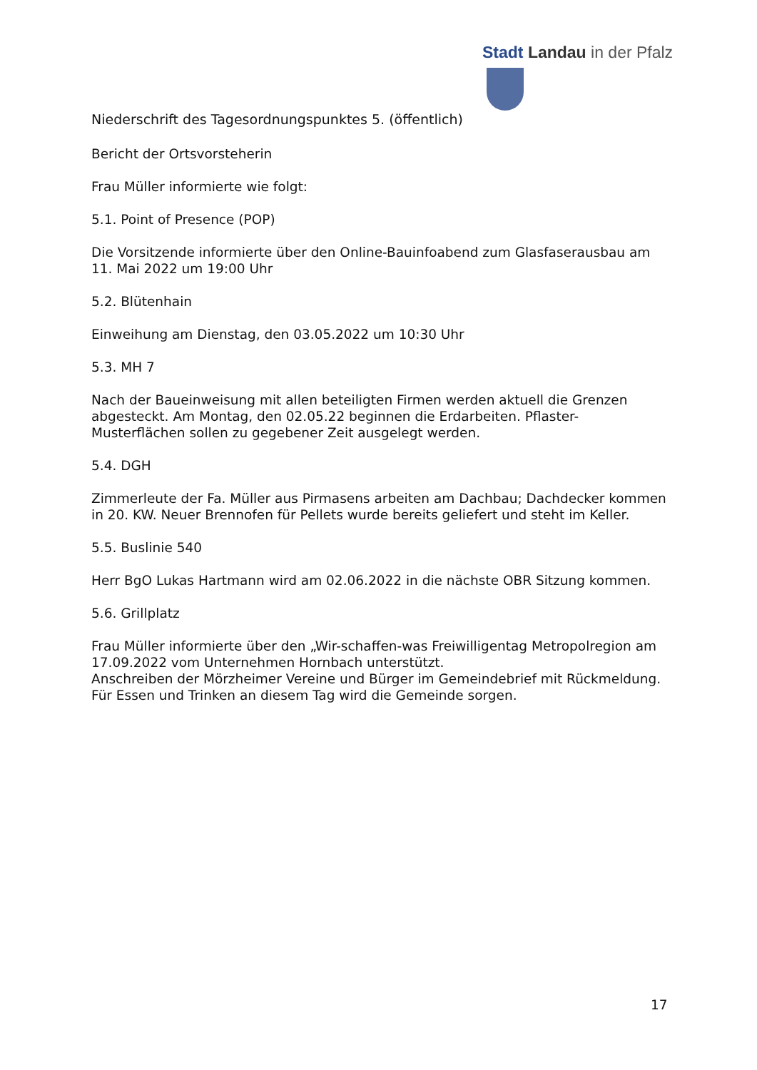Stadt Landau in der Pfalz
Niederschrift des Tagesordnungspunktes 5. (öffentlich)
Bericht der Ortsvorsteherin
Frau Müller informierte wie folgt:
5.1. Point of Presence (POP)
Die Vorsitzende informierte über den Online-Bauinfoabend zum Glasfaserausbau am 11. Mai 2022 um 19:00 Uhr
5.2. Blütenhain
Einweihung am Dienstag, den 03.05.2022 um 10:30 Uhr
5.3. MH 7
Nach der Baueinweisung mit allen beteiligten Firmen werden aktuell die Grenzen abgesteckt. Am Montag, den 02.05.22 beginnen die Erdarbeiten. Pflaster-Musterflächen sollen zu gegebener Zeit ausgelegt werden.
5.4. DGH
Zimmerleute der Fa. Müller aus Pirmasens arbeiten am Dachbau; Dachdecker kommen in 20. KW. Neuer Brennofen für Pellets wurde bereits geliefert und steht im Keller.
5.5. Buslinie 540
Herr BgO Lukas Hartmann wird am 02.06.2022 in die nächste OBR Sitzung kommen.
5.6. Grillplatz
Frau Müller informierte über den „Wir-schaffen-was Freiwilligentag Metropolregion am 17.09.2022 vom Unternehmen Hornbach unterstützt.
Anschreiben der Mörzheimer Vereine und Bürger im Gemeindebrief mit Rückmeldung.
Für Essen und Trinken an diesem Tag wird die Gemeinde sorgen.
17